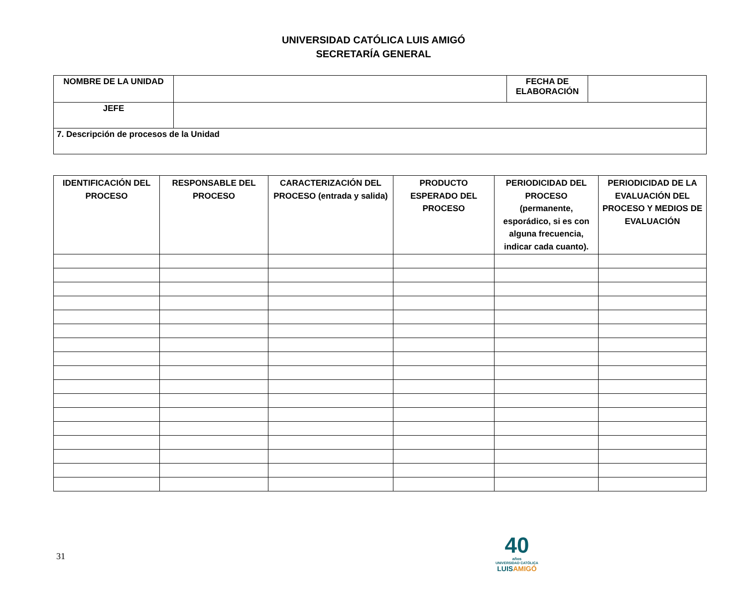UNIVERSIDAD CATÓLICA LUIS AMIGÓ
SECRETARÍA GENERAL
| NOMBRE DE LA UNIDAD | | FECHA DE ELABORACIÓN | |
| JEFE | | | |
| 7. Descripción de procesos de la Unidad | | | |
| IDENTIFICACIÓN DEL PROCESO | RESPONSABLE DEL PROCESO | CARACTERIZACIÓN DEL PROCESO (entrada y salida) | PRODUCTO ESPERADO DEL PROCESO | PERIODICIDAD DEL PROCESO (permanente, esporádico, si es con alguna frecuencia, indicar cada cuanto). | PERIODICIDAD DE LA EVALUACIÓN DEL PROCESO Y MEDIOS DE EVALUACIÓN |
| --- | --- | --- | --- | --- | --- |
31
40
años
UNIVERSIDAD CATÓLICA
LUISAMIGÓ